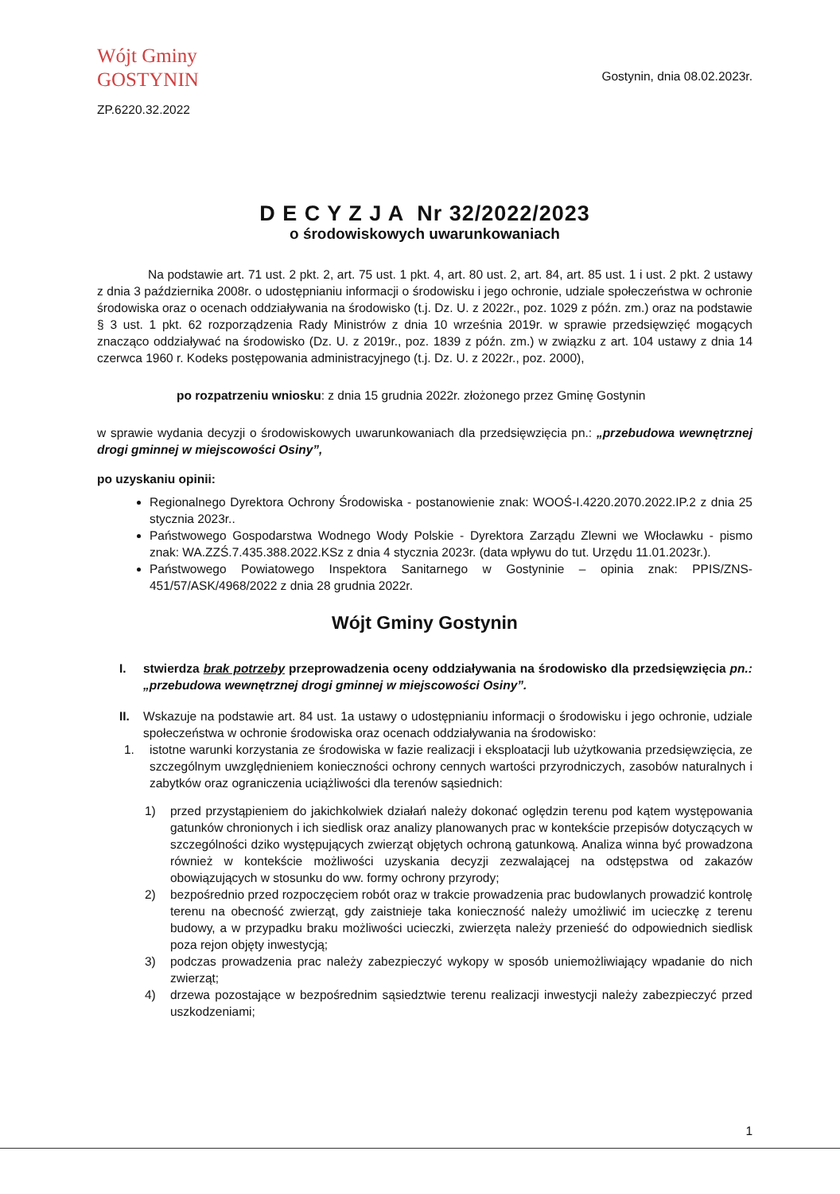Wójt Gminy
GOSTYNIN
ZP.6220.32.2022
Gostynin, dnia 08.02.2023r.
D E C Y Z J A Nr 32/2022/2023
o środowiskowych uwarunkowaniach
Na podstawie art. 71 ust. 2 pkt. 2, art. 75 ust. 1 pkt. 4, art. 80 ust. 2, art. 84, art. 85 ust. 1 i ust. 2 pkt. 2 ustawy z dnia 3 października 2008r. o udostępnianiu informacji o środowisku i jego ochronie, udziale społeczeństwa w ochronie środowiska oraz o ocenach oddziaływania na środowisko (t.j. Dz. U. z 2022r., poz. 1029 z późn. zm.) oraz na podstawie § 3 ust. 1 pkt. 62 rozporządzenia Rady Ministrów z dnia 10 września 2019r. w sprawie przedsięwzięć mogących znacząco oddziaływać na środowisko (Dz. U. z 2019r., poz. 1839 z późn. zm.) w związku z art. 104 ustawy z dnia 14 czerwca 1960 r. Kodeks postępowania administracyjnego (t.j. Dz. U. z 2022r., poz. 2000),
po rozpatrzeniu wniosku: z dnia 15 grudnia 2022r. złożonego przez Gminę Gostynin
w sprawie wydania decyzji o środowiskowych uwarunkowaniach dla przedsięwzięcia pn.: „przebudowa wewnętrznej drogi gminnej w miejscowości Osiny”,
po uzyskaniu opinii:
Regionalnego Dyrektora Ochrony Środowiska - postanowienie znak: WOOŚ-I.4220.2070.2022.IP.2 z dnia 25 stycznia 2023r..
Państwowego Gospodarstwa Wodnego Wody Polskie - Dyrektora Zarządu Zlewni we Włocławku - pismo znak: WA.ZZŚ.7.435.388.2022.KSz z dnia 4 stycznia 2023r. (data wpływu do tut. Urzędu 11.01.2023r.).
Państwowego Powiatowego Inspektora Sanitarnego w Gostyninie – opinia znak: PPIS/ZNS-451/57/ASK/4968/2022 z dnia 28 grudnia 2022r.
Wójt Gminy Gostynin
I. stwierdza brak potrzeby przeprowadzenia oceny oddziaływania na środowisko dla przedsięwzięcia pn.: „przebudowa wewnętrznej drogi gminnej w miejscowości Osiny”.
II. Wskazuje na podstawie art. 84 ust. 1a ustawy o udostępnianiu informacji o środowisku i jego ochronie, udziale społeczeństwa w ochronie środowiska oraz ocenach oddziaływania na środowisko:
1. istotne warunki korzystania ze środowiska w fazie realizacji i eksploatacji lub użytkowania przedsięwzięcia, ze szczególnym uwzględnieniem konieczności ochrony cennych wartości przyrodniczych, zasobów naturalnych i zabytków oraz ograniczenia uciążliwości dla terenów sąsiednich:
1) przed przystąpieniem do jakichkolwiek działań należy dokonać oględzin terenu pod kątem występowania gatunków chronionych i ich siedlisk oraz analizy planowanych prac w kontekście przepisów dotyczących w szczególności dziko występujących zwierząt objętych ochroną gatunkową. Analiza winna być prowadzona również w kontekście możliwości uzyskania decyzji zezwalającej na odstępstwa od zakazów obowiązujących w stosunku do ww. formy ochrony przyrody;
2) bezpośrednio przed rozpoczęciem robót oraz w trakcie prowadzenia prac budowlanych prowadzić kontrolę terenu na obecność zwierząt, gdy zaistnieje taka konieczność należy umożliwić im ucieczkę z terenu budowy, a w przypadku braku możliwości ucieczki, zwierzęta należy przenieść do odpowiednich siedlisk poza rejon objęty inwestycją;
3) podczas prowadzenia prac należy zabezpieczyć wykopy w sposób uniemożliwiający wpadanie do nich zwierząt;
4) drzewa pozostające w bezpośrednim sąsiedztwie terenu realizacji inwestycji należy zabezpieczyć przed uszkodzeniami;
1